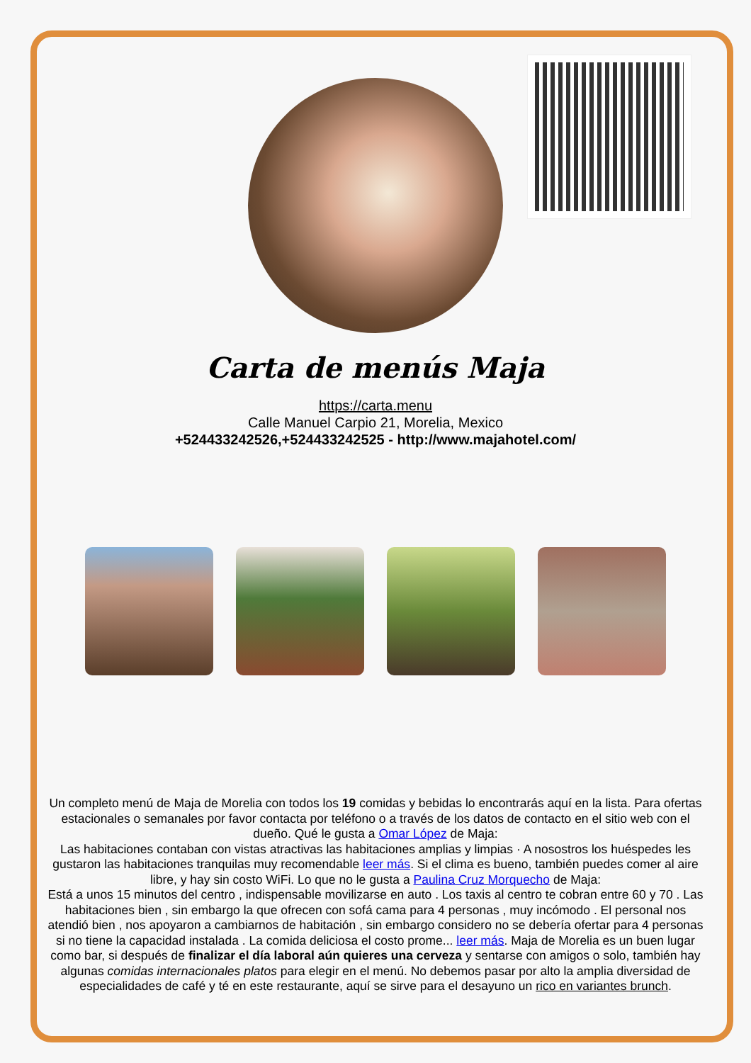Carta de menús Maja
https://carta.menu
Calle Manuel Carpio 21, Morelia, Mexico
+524433242526,+524433242525 - http://www.majahotel.com/
Un completo menú de Maja de Morelia con todos los 19 comidas y bebidas lo encontrarás aquí en la lista. Para ofertas estacionales o semanales por favor contacta por teléfono o a través de los datos de contacto en el sitio web con el dueño. Qué le gusta a Omar López de Maja:
Las habitaciones contaban con vistas atractivas las habitaciones amplias y limpias · A nosostros los huéspedes les gustaron las habitaciones tranquilas muy recomendable leer más. Si el clima es bueno, también puedes comer al aire libre, y hay sin costo WiFi. Lo que no le gusta a Paulina Cruz Morquecho de Maja:
Está a unos 15 minutos del centro , indispensable movilizarse en auto . Los taxis al centro te cobran entre 60 y 70 . Las habitaciones bien , sin embargo la que ofrecen con sofá cama para 4 personas , muy incómodo . El personal nos atendió bien , nos apoyaron a cambiarnos de habitación , sin embargo considero no se debería ofertar para 4 personas si no tiene la capacidad instalada . La comida deliciosa el costo prome... leer más. Maja de Morelia es un buen lugar como bar, si después de finalizar el día laboral aún quieres una cerveza y sentarse con amigos o solo, también hay algunas comidas internacionales platos para elegir en el menú. No debemos pasar por alto la amplia diversidad de especialidades de café y té en este restaurante, aquí se sirve para el desayuno un rico en variantes brunch.